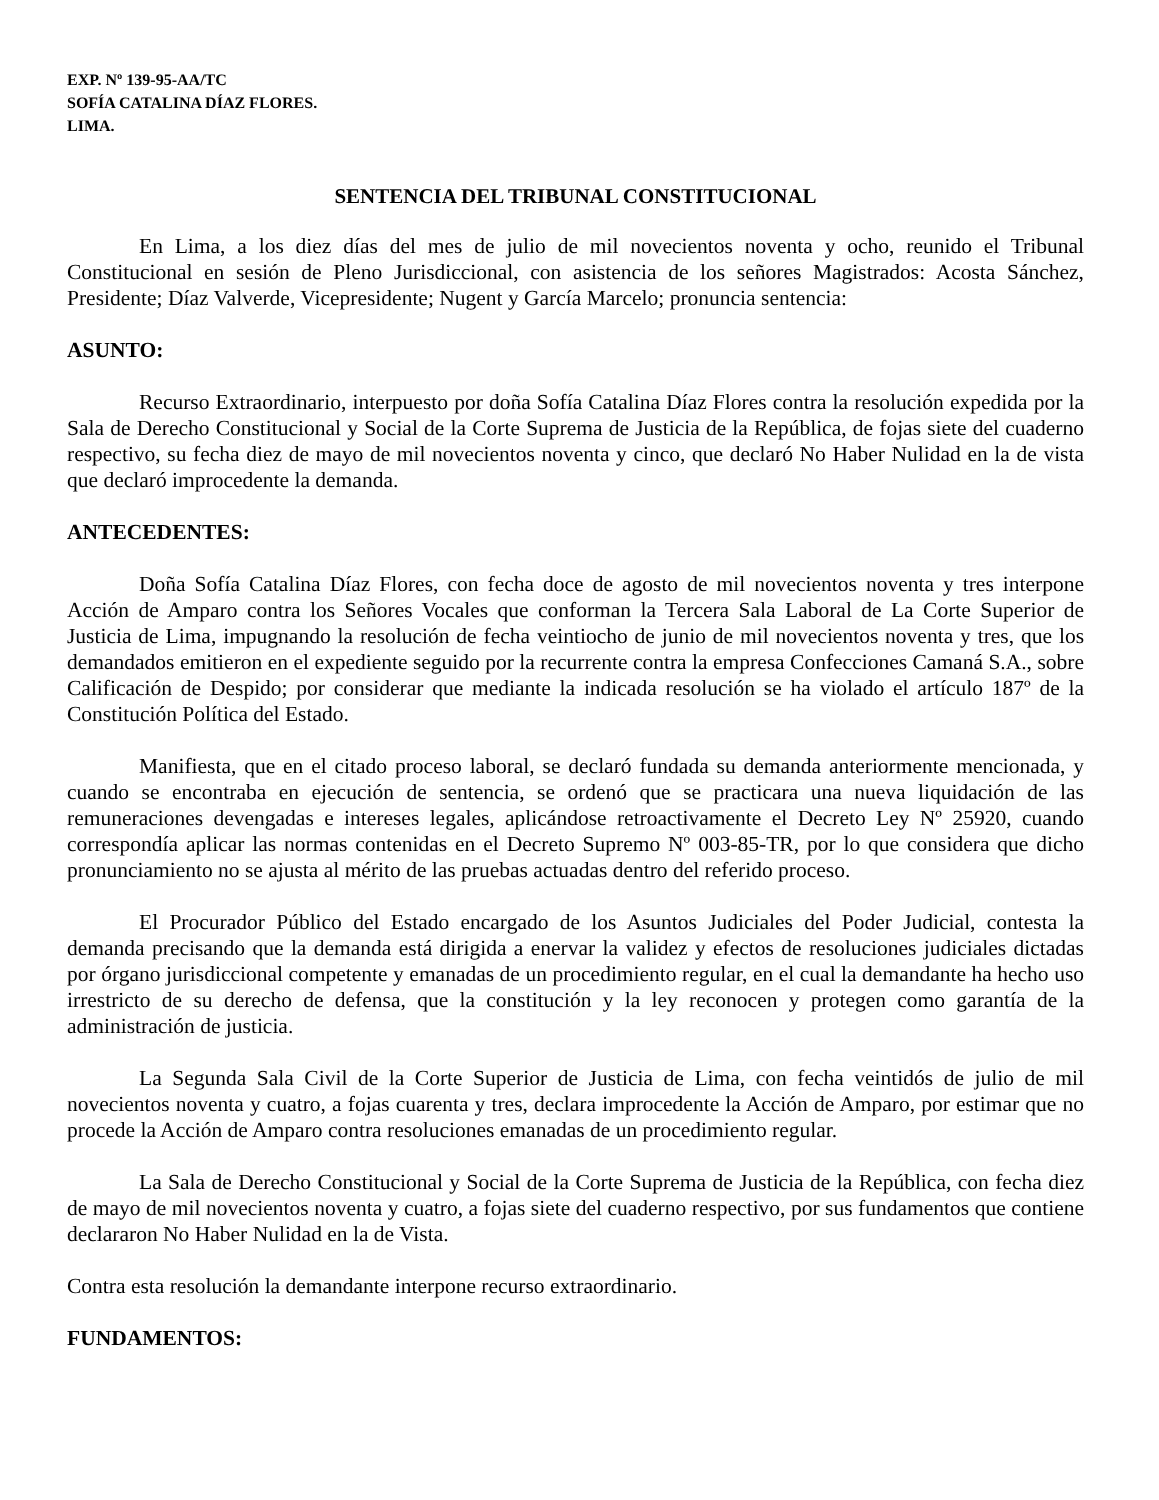EXP. Nº 139-95-AA/TC
SOFÍA CATALINA DÍAZ FLORES.
LIMA.
SENTENCIA DEL TRIBUNAL CONSTITUCIONAL
En Lima, a los diez días del mes de julio de mil novecientos noventa y ocho, reunido el Tribunal Constitucional en sesión de Pleno Jurisdiccional, con asistencia de los señores Magistrados: Acosta Sánchez, Presidente; Díaz Valverde, Vicepresidente; Nugent y García Marcelo; pronuncia sentencia:
ASUNTO:
Recurso Extraordinario, interpuesto por doña Sofía Catalina Díaz Flores contra la resolución expedida por la Sala de Derecho Constitucional y Social de la Corte Suprema de Justicia de la República, de fojas siete del cuaderno respectivo, su fecha diez de mayo de mil novecientos noventa y cinco, que declaró No Haber Nulidad en la de vista que declaró improcedente la demanda.
ANTECEDENTES:
Doña Sofía Catalina Díaz Flores, con fecha doce de agosto de mil novecientos noventa y tres interpone Acción de Amparo contra los Señores Vocales que conforman la Tercera Sala Laboral de La Corte Superior de Justicia de Lima, impugnando la resolución de fecha veintiocho de junio de mil novecientos noventa y tres, que los demandados emitieron en el expediente seguido por la recurrente contra la empresa Confecciones Camaná S.A., sobre Calificación de Despido; por considerar que mediante la indicada resolución se ha violado el artículo 187º de la Constitución Política del Estado.
Manifiesta, que en el citado proceso laboral, se declaró fundada su demanda anteriormente mencionada, y cuando se encontraba en ejecución de sentencia, se ordenó que se practicara una nueva liquidación de las remuneraciones devengadas e intereses legales, aplicándose retroactivamente el Decreto Ley Nº 25920, cuando correspondía aplicar las normas contenidas en el Decreto Supremo Nº 003-85-TR, por lo que considera que dicho pronunciamiento no se ajusta al mérito de las pruebas actuadas dentro del referido proceso.
El Procurador Público del Estado encargado de los Asuntos Judiciales del Poder Judicial, contesta la demanda precisando que la demanda está dirigida a enervar la validez y efectos de resoluciones judiciales dictadas por órgano jurisdiccional competente y emanadas de un procedimiento regular, en el cual la demandante ha hecho uso irrestricto de su derecho de defensa, que la constitución y la ley reconocen y protegen como garantía de la administración de justicia.
La Segunda Sala Civil de la Corte Superior de Justicia de Lima, con fecha veintidós de julio de mil novecientos noventa y cuatro, a fojas cuarenta y tres, declara improcedente la Acción de Amparo, por estimar que no procede la Acción de Amparo contra resoluciones emanadas de un procedimiento regular.
La Sala de Derecho Constitucional y Social de la Corte Suprema de Justicia de la República, con fecha diez de mayo de mil novecientos noventa y cuatro, a fojas siete del cuaderno respectivo, por sus fundamentos que contiene declararon No Haber Nulidad en la de Vista.
Contra esta resolución la demandante interpone recurso extraordinario.
FUNDAMENTOS: